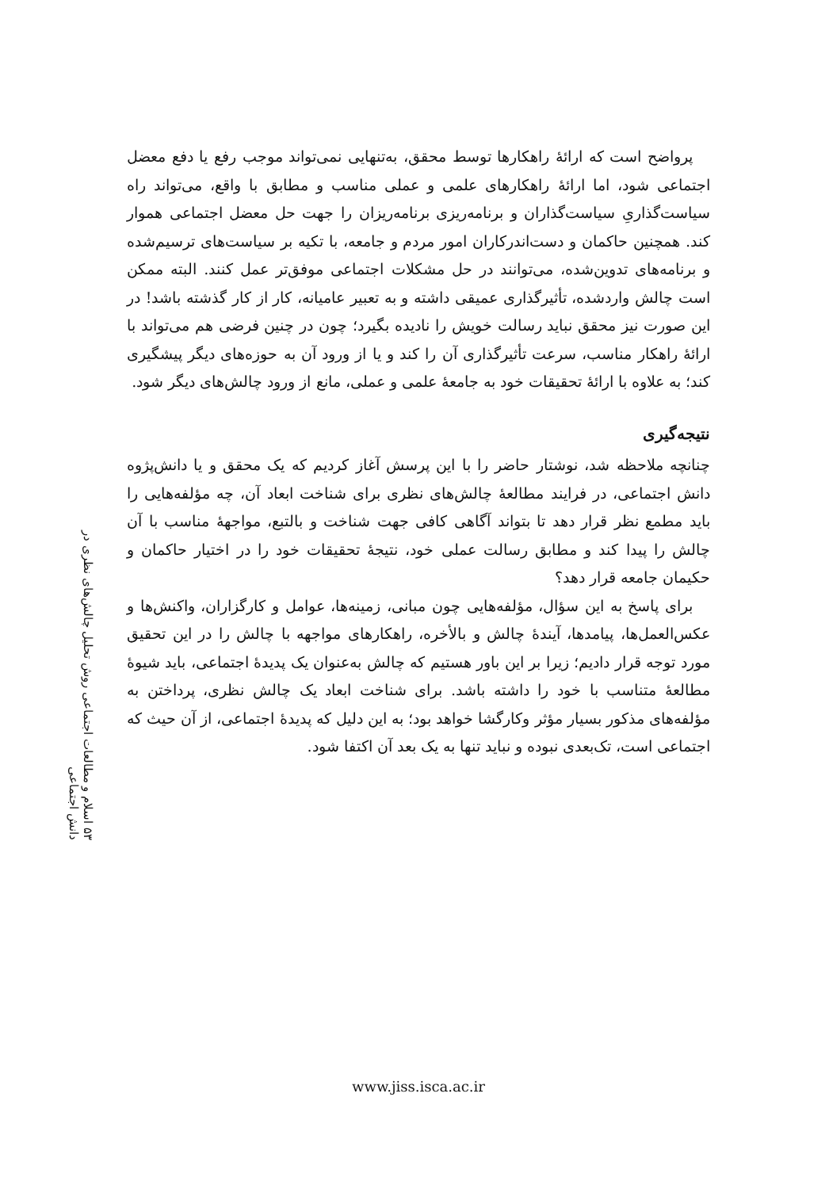پرواضح است که ارائهٔ راهکارها توسط محقق، به‌تنهایی نمی‌تواند موجب رفع یا دفع معضل اجتماعی شود، اما ارائهٔ راهکارهای علمی و عملی مناسب و مطابق با واقع، می‌تواند راه سیاست‌گذاریِ سیاست‌گذاران و برنامه‌ریزی برنامه‌ریزان را جهت حل معضل اجتماعی هموار کند. همچنین حاکمان و دست‌اندرکاران امور مردم و جامعه، با تکیه بر سیاست‌های ترسیم‌شده و برنامه‌های تدوین‌شده، می‌توانند در حل مشکلات اجتماعی موفق‌تر عمل کنند. البته ممکن است چالش واردشده، تأثیرگذاری عمیقی داشته و به تعبیر عامیانه، کار از کار گذشته باشد! در این صورت نیز محقق نباید رسالت خویش را نادیده بگیرد؛ چون در چنین فرضی هم می‌تواند با ارائهٔ راهکار مناسب، سرعت تأثیرگذاری آن را کند و یا از ورود آن به حوزه‌های دیگر پیشگیری کند؛ به علاوه با ارائهٔ تحقیقات خود به جامعهٔ علمی و عملی، مانع از ورود چالش‌های دیگر شود.
نتیجه‌گیری
چنانچه ملاحظه شد، نوشتار حاضر را با این پرسش آغاز کردیم که یک محقق و یا دانش‌پژوه دانش اجتماعی، در فرایند مطالعهٔ چالش‌های نظری برای شناخت ابعاد آن، چه مؤلفه‌هایی را باید مطمع نظر قرار دهد تا بتواند آگاهی کافی جهت شناخت و بالتبع، مواجههٔ مناسب با آن چالش را پیدا کند و مطابق رسالت عملی خود، نتیجهٔ تحقیقات خود را در اختیار حاکمان و حکیمان جامعه قرار دهد؟
برای پاسخ به این سؤال، مؤلفه‌هایی چون مبانی، زمینه‌ها، عوامل و کارگزاران، واکنش‌ها و عکس‌العمل‌ها، پیامدها، آیندهٔ چالش و بالأخره، راهکارهای مواجهه با چالش را در این تحقیق مورد توجه قرار دادیم؛ زیرا بر این باور هستیم که چالش به‌عنوان یک پدیدهٔ اجتماعی، باید شیوهٔ مطالعهٔ متناسب با خود را داشته باشد. برای شناخت ابعاد یک چالش نظری، پرداختن به مؤلفه‌های مذکور بسیار مؤثر وکارگشا خواهد بود؛ به این دلیل که پدیدهٔ اجتماعی، از آن حیث که اجتماعی است، تک‌بعدی نبوده و نباید تنها به یک بعد آن اکتفا شود.
۵۳ اسلام و مطالعات اجتماعی روش تحلیل چالش‌های نظری در دانش اجتماعی
www.jiss.isca.ac.ir